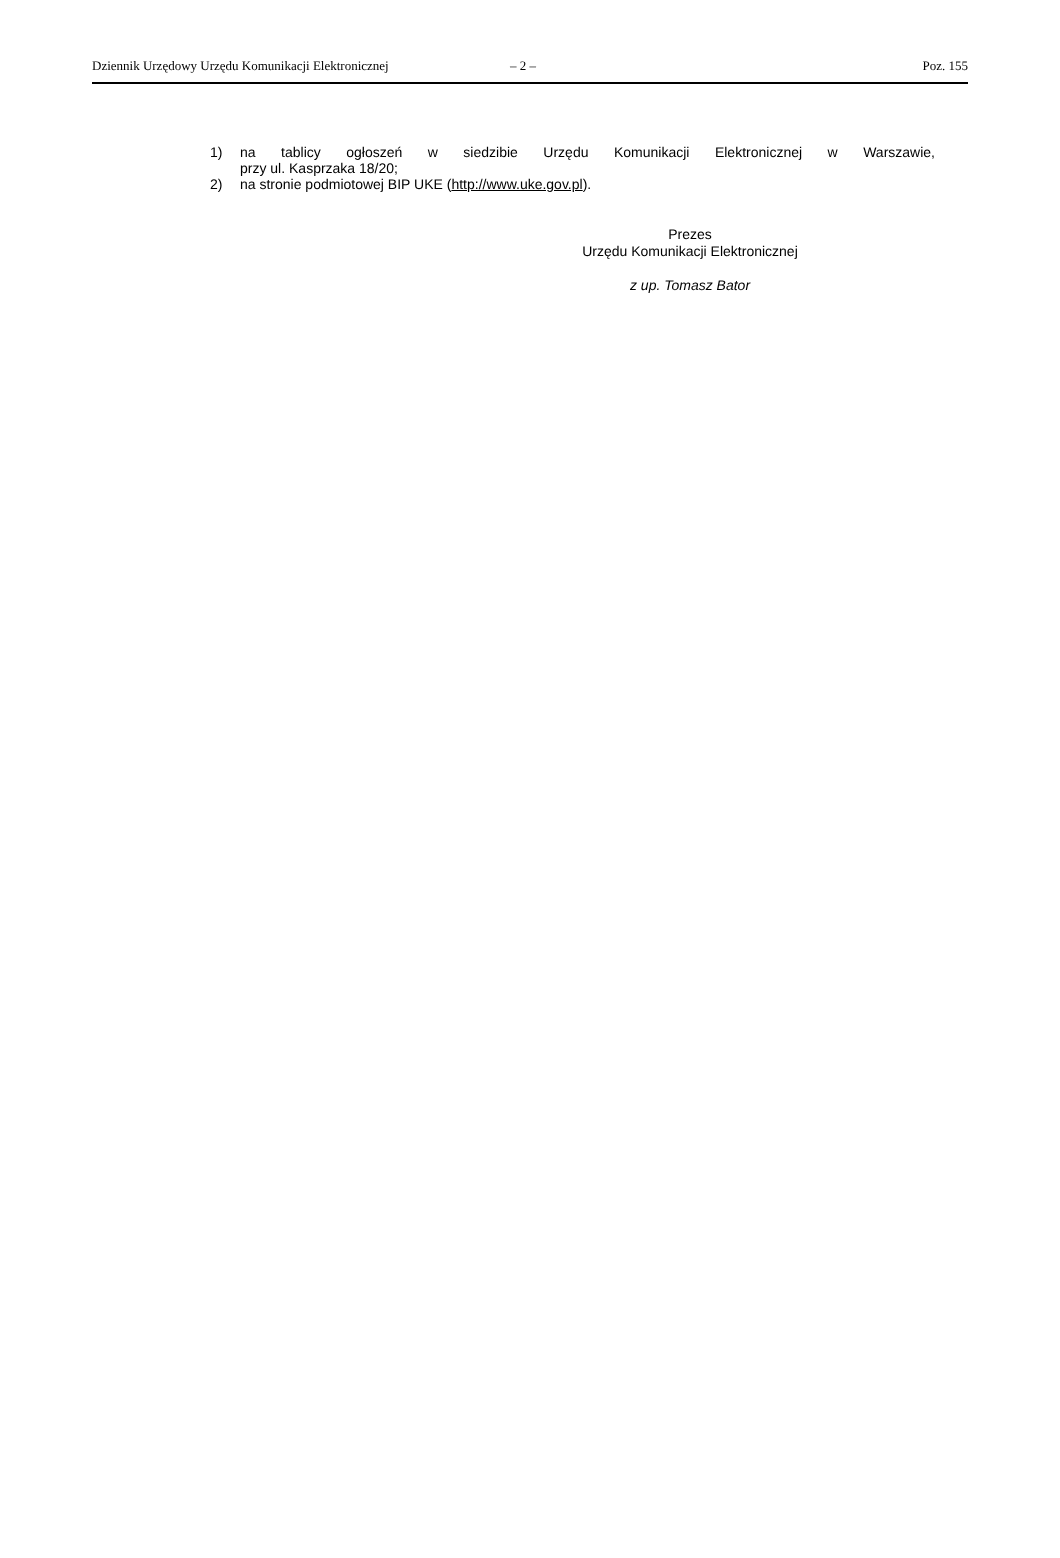Dziennik Urzędowy Urzędu Komunikacji Elektronicznej – 2 – Poz. 155
1) na tablicy ogłoszeń w siedzibie Urzędu Komunikacji Elektronicznej w Warszawie,
przy ul. Kasprzaka 18/20;
2) na stronie podmiotowej BIP UKE (http://www.uke.gov.pl).
Prezes
Urzędu Komunikacji Elektronicznej
z up. Tomasz Bator